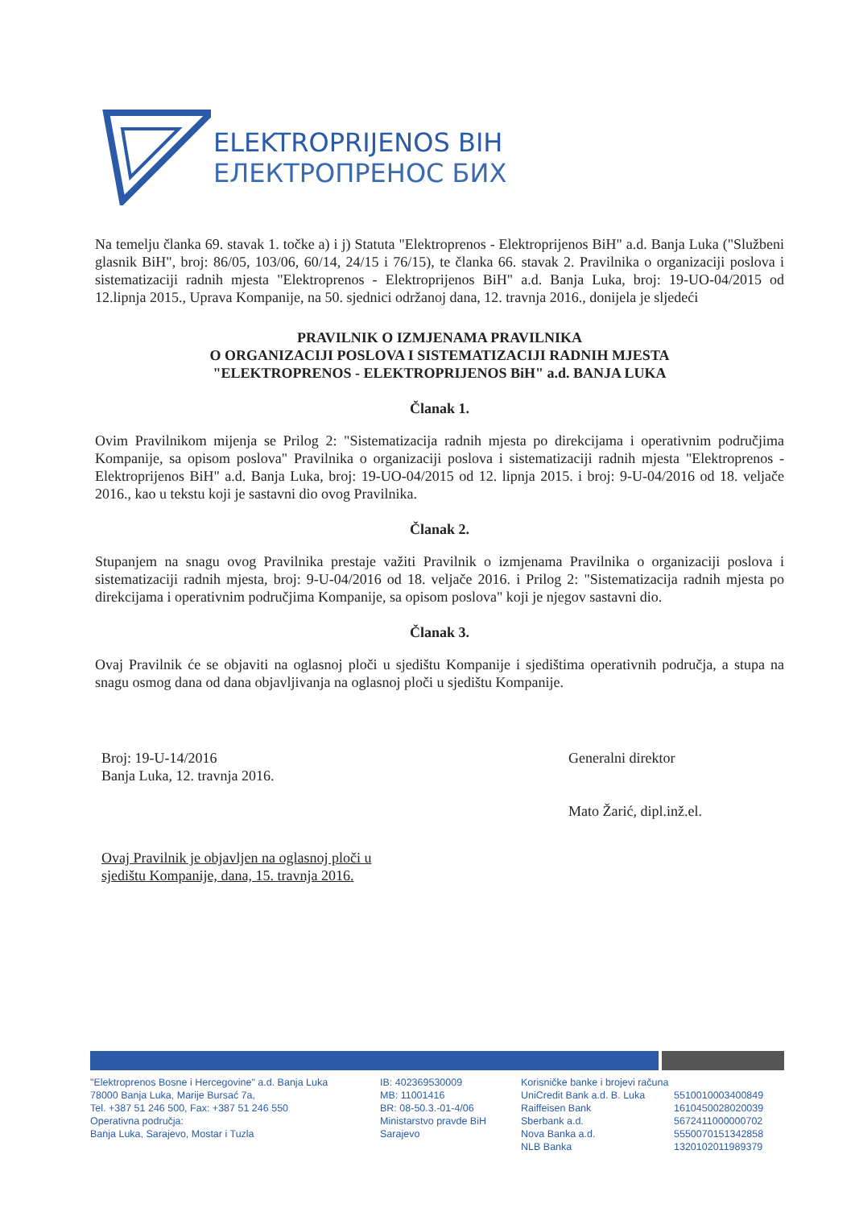ELEKTROPRIJENOS BIH
ЕЛЕКТРОПРЕНОС БИХ
Na temelju članka 69. stavak 1. točke a) i j) Statuta "Elektroprenos - Elektroprijenos BiH" a.d. Banja Luka ("Službeni glasnik BiH", broj: 86/05, 103/06, 60/14, 24/15 i 76/15), te članka 66. stavak 2. Pravilnika o organizaciji poslova i sistematizaciji radnih mjesta "Elektroprenos - Elektroprijenos BiH" a.d. Banja Luka, broj: 19-UO-04/2015 od 12.lipnja 2015., Uprava Kompanije, na 50. sjednici održanoj dana, 12. travnja 2016., donijela je sljedeći
PRAVILNIK O IZMJENAMA PRAVILNIKA
O ORGANIZACIJI POSLOVA I SISTEMATIZACIJI RADNIH MJESTA
"ELEKTROPRENOS - ELEKTROPRIJENOS BiH" a.d. BANJA LUKA
Članak 1.
Ovim Pravilnikom mijenja se Prilog 2: "Sistematizacija radnih mjesta po direkcijama i operativnim područjima Kompanije, sa opisom poslova" Pravilnika o organizaciji poslova i sistematizaciji radnih mjesta "Elektroprenos - Elektroprijenos BiH" a.d. Banja Luka, broj: 19-UO-04/2015 od 12. lipnja 2015. i broj: 9-U-04/2016 od 18. veljače 2016., kao u tekstu koji je sastavni dio ovog Pravilnika.
Članak 2.
Stupanjem na snagu ovog Pravilnika prestaje važiti Pravilnik o izmjenama Pravilnika o organizaciji poslova i sistematizaciji radnih mjesta, broj: 9-U-04/2016 od 18. veljače 2016. i Prilog 2: "Sistematizacija radnih mjesta po direkcijama i operativnim područjima Kompanije, sa opisom poslova" koji je njegov sastavni dio.
Članak 3.
Ovaj Pravilnik će se objaviti na oglasnoj ploči u sjedištu Kompanije i sjedištima operativnih područja, a stupa na snagu osmog dana od dana objavljivanja na oglasnoj ploči u sjedištu Kompanije.
Broj: 19-U-14/2016
Banja Luka, 12. travnja 2016.
Ovaj Pravilnik je objavljen na oglasnoj ploči u
sjedištu Kompanije, dana, 15. travnja 2016.
Generalni direktor
Mato Žarić, dipl.inž.el.
"Elektroprenos Bosne i Hercegovine" a.d. Banja Luka
78000 Banja Luka, Marije Bursać 7a,
Tel. +387 51 246 500, Fax: +387 51 246 550
Operativna područja:
Banja Luka, Sarajevo, Mostar i Tuzla
IB: 402369530009
MB: 11001416
BR: 08-50.3.-01-4/06
Ministarstvo pravde BiH
Sarajevo
Korisničke banke i brojevi računa
UniCredit Bank a.d. B. Luka
Raiffeisen Bank
Sberbank a.d.
Nova Banka a.d.
NLB Banka
5510010003400849
1610450028020039
5672411000000702
5550070151342858
1320102011989379